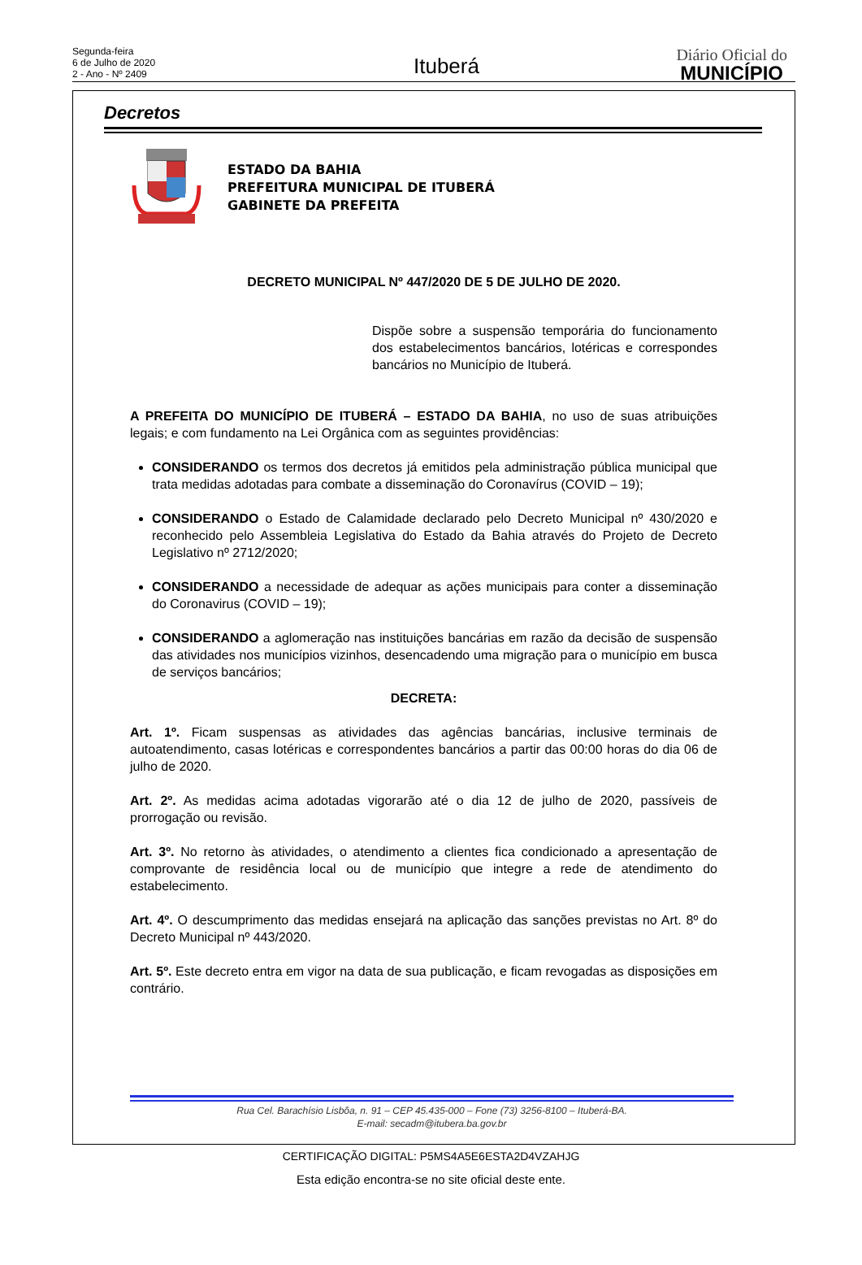Segunda-feira
6 de Julho de 2020
2 - Ano - Nº 2409
Ituberá
Diário Oficial do
MUNICÍPIO
Decretos
ESTADO DA BAHIA
PREFEITURA MUNICIPAL DE ITUBERÁ
GABINETE DA PREFEITA
DECRETO MUNICIPAL Nº 447/2020 DE 5 DE JULHO DE 2020.
Dispõe sobre a suspensão temporária do funcionamento dos estabelecimentos bancários, lotéricas e correspondes bancários no Município de Ituberá.
A PREFEITA DO MUNICÍPIO DE ITUBERÁ – ESTADO DA BAHIA, no uso de suas atribuições legais; e com fundamento na Lei Orgânica com as seguintes providências:
CONSIDERANDO os termos dos decretos já emitidos pela administração pública municipal que trata medidas adotadas para combate a disseminação do Coronavírus (COVID – 19);
CONSIDERANDO o Estado de Calamidade declarado pelo Decreto Municipal nº 430/2020 e reconhecido pelo Assembleia Legislativa do Estado da Bahia através do Projeto de Decreto Legislativo nº 2712/2020;
CONSIDERANDO a necessidade de adequar as ações municipais para conter a disseminação do Coronavirus (COVID – 19);
CONSIDERANDO a aglomeração nas instituições bancárias em razão da decisão de suspensão das atividades nos municípios vizinhos, desencadendo uma migração para o município em busca de serviços bancários;
DECRETA:
Art. 1º. Ficam suspensas as atividades das agências bancárias, inclusive terminais de autoatendimento, casas lotéricas e correspondentes bancários a partir das 00:00 horas do dia 06 de julho de 2020.
Art. 2º. As medidas acima adotadas vigorarão até o dia 12 de julho de 2020, passíveis de prorrogação ou revisão.
Art. 3º. No retorno às atividades, o atendimento a clientes fica condicionado a apresentação de comprovante de residência local ou de município que integre a rede de atendimento do estabelecimento.
Art. 4º. O descumprimento das medidas ensejará na aplicação das sanções previstas no Art. 8º do Decreto Municipal nº 443/2020.
Art. 5º. Este decreto entra em vigor na data de sua publicação, e ficam revogadas as disposições em contrário.
Rua Cel. Barachísio Lisbôa, n. 91 – CEP 45.435-000 – Fone (73) 3256-8100 – Ituberá-BA.
E-mail: secadm@itubera.ba.gov.br
CERTIFICAÇÃO DIGITAL: P5MS4A5E6ESTA2D4VZAHJG
Esta edição encontra-se no site oficial deste ente.